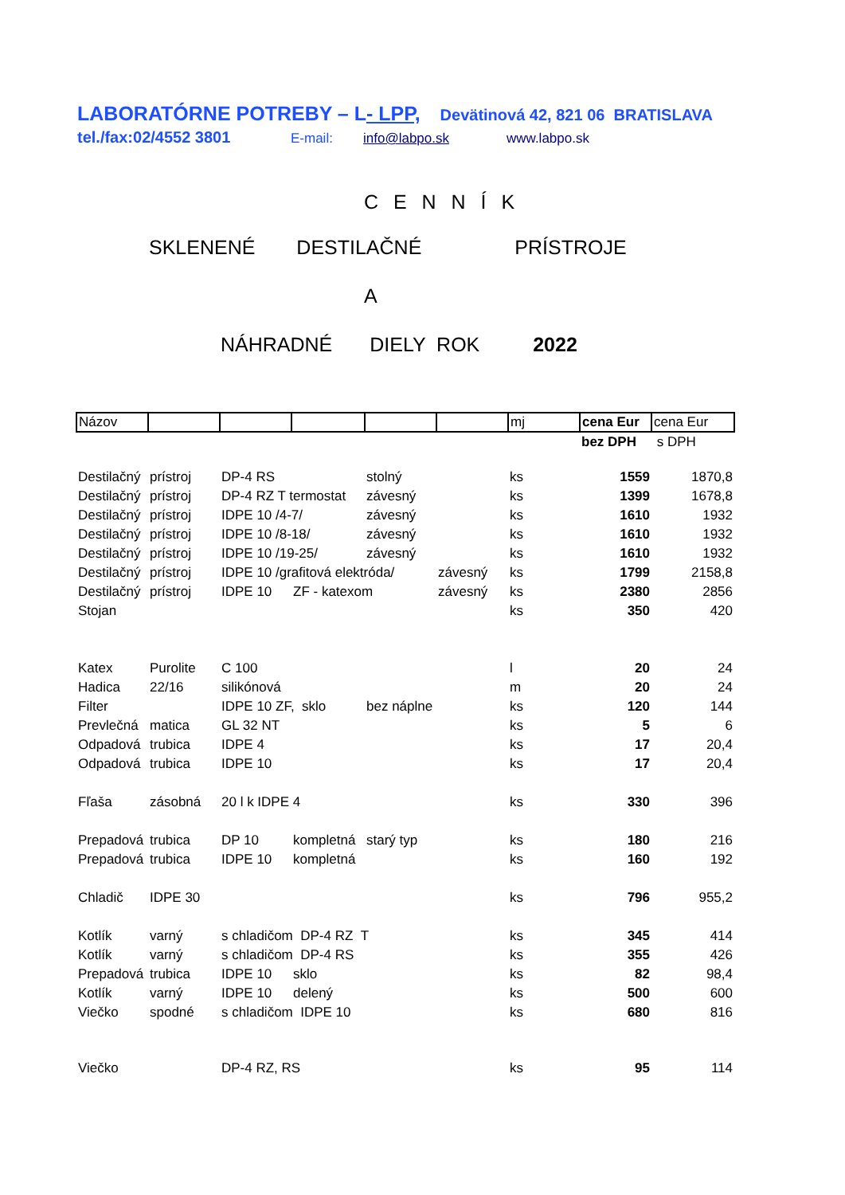LABORATÓRNE POTREBY – L- LPP, Devätinová 42, 821 06 BRATISLAVA
tel./fax:02/4552 3801 E-mail: info@labpo.sk www.labpo.sk
C E N N Í K
SKLENENÉ DESTILAČNÉ PRÍSTROJE
A
NÁHRADNÉ DIELY ROK 2022
| Názov | | | | | | mj | cena Eur | cena Eur |
| | | | | | | | bez DPH | s DPH |
| Destilačný | prístroj | DP-4 RS | | stolný | | ks | 1559 | 1870,8 |
| Destilačný | prístroj | DP-4 RZ T termostat | | závesný | | ks | 1399 | 1678,8 |
| Destilačný | prístroj | IDPE 10 /4-7/ | | závesný | | ks | 1610 | 1932 |
| Destilačný | prístroj | IDPE 10 /8-18/ | | závesný | | ks | 1610 | 1932 |
| Destilačný | prístroj | IDPE 10 /19-25/ | | závesný | | ks | 1610 | 1932 |
| Destilačný | prístroj | IDPE 10 /grafitová elektróda/ | | | závesný | ks | 1799 | 2158,8 |
| Destilačný | prístroj | IDPE 10 | ZF - katexom | | závesný | ks | 2380 | 2856 |
| Stojan | | | | | | ks | 350 | 420 |
| Katex | Purolite | C 100 | | | | l | 20 | 24 |
| Hadica | 22/16 | silikónová | | | | m | 20 | 24 |
| Filter | | IDPE 10 ZF, sklo | | bez náplne | | ks | 120 | 144 |
| Prevlečná | matica | GL 32 NT | | | | ks | 5 | 6 |
| Odpadová | trubica | IDPE 4 | | | | ks | 17 | 20,4 |
| Odpadová | trubica | IDPE 10 | | | | ks | 17 | 20,4 |
| Fľaša | zásobná | 20 l k IDPE 4 | | | | ks | 330 | 396 |
| Prepadová | trubica | DP 10 | kompletná | starý typ | | ks | 180 | 216 |
| Prepadová | trubica | IDPE 10 | kompletná | | | ks | 160 | 192 |
| Chladič | IDPE 30 | | | | | ks | 796 | 955,2 |
| Kotlík | varný | s chladičom DP-4 RZ T | | | | ks | 345 | 414 |
| Kotlík | varný | s chladičom DP-4 RS | | | | ks | 355 | 426 |
| Prepadová | trubica | IDPE 10 | sklo | | | ks | 82 | 98,4 |
| Kotlík | varný | IDPE 10 | delený | | | ks | 500 | 600 |
| Viečko | spodné | s chladičom IDPE 10 | | | | ks | 680 | 816 |
| Viečko | | DP-4 RZ, RS | | | | ks | 95 | 114 |